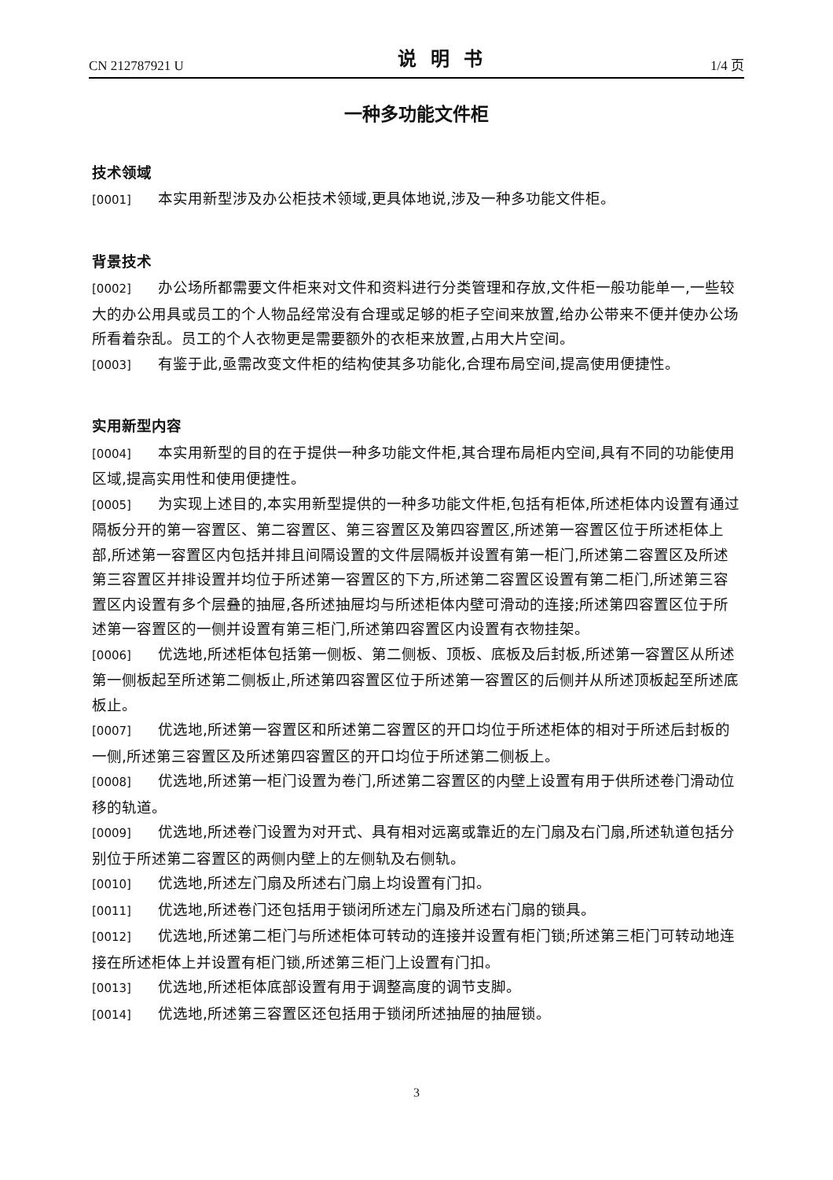CN 212787921 U 说明书 1/4 页
一种多功能文件柜
技术领域
[0001] 本实用新型涉及办公柜技术领域,更具体地说,涉及一种多功能文件柜。
背景技术
[0002] 办公场所都需要文件柜来对文件和资料进行分类管理和存放,文件柜一般功能单一,一些较大的办公用具或员工的个人物品经常没有合理或足够的柜子空间来放置,给办公带来不便并使办公场所看着杂乱。员工的个人衣物更是需要额外的衣柜来放置,占用大片空间。
[0003] 有鉴于此,亟需改变文件柜的结构使其多功能化,合理布局空间,提高使用便捷性。
实用新型内容
[0004] 本实用新型的目的在于提供一种多功能文件柜,其合理布局柜内空间,具有不同的功能使用区域,提高实用性和使用便捷性。
[0005] 为实现上述目的,本实用新型提供的一种多功能文件柜,包括有柜体,所述柜体内设置有通过隔板分开的第一容置区、第二容置区、第三容置区及第四容置区,所述第一容置区位于所述柜体上部,所述第一容置区内包括并排且间隔设置的文件层隔板并设置有第一柜门,所述第二容置区及所述第三容置区并排设置并均位于所述第一容置区的下方,所述第二容置区设置有第二柜门,所述第三容置区内设置有多个层叠的抽屉,各所述抽屉均与所述柜体内壁可滑动的连接;所述第四容置区位于所述第一容置区的一侧并设置有第三柜门,所述第四容置区内设置有衣物挂架。
[0006] 优选地,所述柜体包括第一侧板、第二侧板、顶板、底板及后封板,所述第一容置区从所述第一侧板起至所述第二侧板止,所述第四容置区位于所述第一容置区的后侧并从所述顶板起至所述底板止。
[0007] 优选地,所述第一容置区和所述第二容置区的开口均位于所述柜体的相对于所述后封板的一侧,所述第三容置区及所述第四容置区的开口均位于所述第二侧板上。
[0008] 优选地,所述第一柜门设置为卷门,所述第二容置区的内壁上设置有用于供所述卷门滑动位移的轨道。
[0009] 优选地,所述卷门设置为对开式、具有相对远离或靠近的左门扇及右门扇,所述轨道包括分别位于所述第二容置区的两侧内壁上的左侧轨及右侧轨。
[0010] 优选地,所述左门扇及所述右门扇上均设置有门扣。
[0011] 优选地,所述卷门还包括用于锁闭所述左门扇及所述右门扇的锁具。
[0012] 优选地,所述第二柜门与所述柜体可转动的连接并设置有柜门锁;所述第三柜门可转动地连接在所述柜体上并设置有柜门锁,所述第三柜门上设置有门扣。
[0013] 优选地,所述柜体底部设置有用于调整高度的调节支脚。
[0014] 优选地,所述第三容置区还包括用于锁闭所述抽屉的抽屉锁。
3